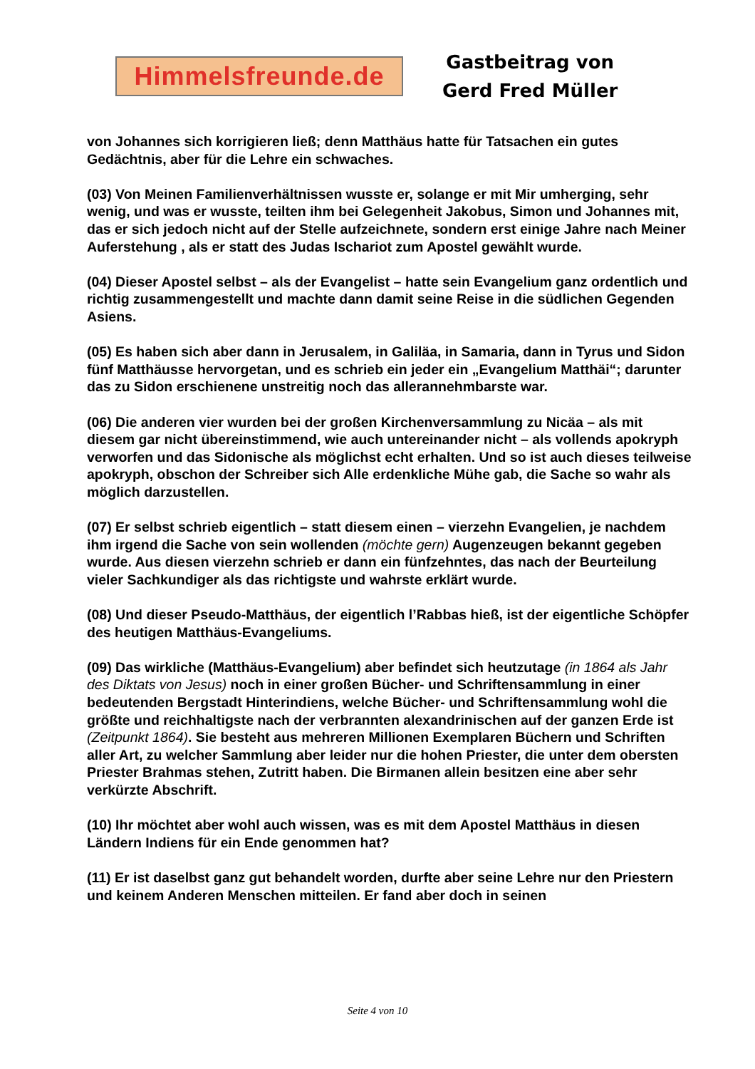Himmelsfreunde.de
Gastbeitrag von
Gerd Fred Müller
von Johannes sich korrigieren ließ; denn Matthäus hatte für Tatsachen ein gutes Gedächtnis, aber für die Lehre ein schwaches.
(03) Von Meinen Familienverhältnissen wusste er, solange er mit Mir umherging, sehr wenig, und was er wusste, teilten ihm bei Gelegenheit Jakobus, Simon und Johannes mit, das er sich jedoch nicht auf der Stelle aufzeichnete, sondern erst einige Jahre nach Meiner Auferstehung , als er statt des Judas Ischariot zum Apostel gewählt wurde.
(04) Dieser Apostel selbst – als der Evangelist – hatte sein Evangelium ganz ordentlich und richtig zusammengestellt und machte dann damit seine Reise in die südlichen Gegenden Asiens.
(05) Es haben sich aber dann in Jerusalem, in Galiläa, in Samaria, dann in Tyrus und Sidon fünf Matthäusse hervorgetan, und es schrieb ein jeder ein „Evangelium Matthäi“; darunter das zu Sidon erschienene unstreitig noch das allerannehmbarste war.
(06) Die anderen vier wurden bei der großen Kirchenversammlung zu Nicäa – als mit diesem gar nicht übereinstimmend, wie auch untereinander nicht – als vollends apokryph verworfen und das Sidonische als möglichst echt erhalten. Und so ist auch dieses teilweise apokryph, obschon der Schreiber sich Alle erdenkliche Mühe gab, die Sache so wahr als möglich darzustellen.
(07) Er selbst schrieb eigentlich – statt diesem einen – vierzehn Evangelien, je nachdem ihm irgend die Sache von sein wollenden (möchte gern) Augenzeugen bekannt gegeben wurde. Aus diesen vierzehn schrieb er dann ein fünfzehntes, das nach der Beurteilung vieler Sachkundiger als das richtigste und wahrste erklärt wurde.
(08) Und dieser Pseudo-Matthäus, der eigentlich l’Rabbas hieß, ist der eigentliche Schöpfer des heutigen Matthäus-Evangeliums.
(09) Das wirkliche (Matthäus-Evangelium) aber befindet sich heutzutage (in 1864 als Jahr des Diktats von Jesus) noch in einer großen Bücher- und Schriftensammlung in einer bedeutenden Bergstadt Hinterindiens, welche Bücher- und Schriftensammlung wohl die größte und reichhaltigste nach der verbrannten alexandrinischen auf der ganzen Erde ist (Zeitpunkt 1864). Sie besteht aus mehreren Millionen Exemplaren Büchern und Schriften aller Art, zu welcher Sammlung aber leider nur die hohen Priester, die unter dem obersten Priester Brahmas stehen, Zutritt haben. Die Birmanen allein besitzen eine aber sehr verkürzte Abschrift.
(10) Ihr möchtet aber wohl auch wissen, was es mit dem Apostel Matthäus in diesen Ländern Indiens für ein Ende genommen hat?
(11) Er ist daselbst ganz gut behandelt worden, durfte aber seine Lehre nur den Priestern und keinem Anderen Menschen mitteilen. Er fand aber doch in seinen
Seite 4 von 10